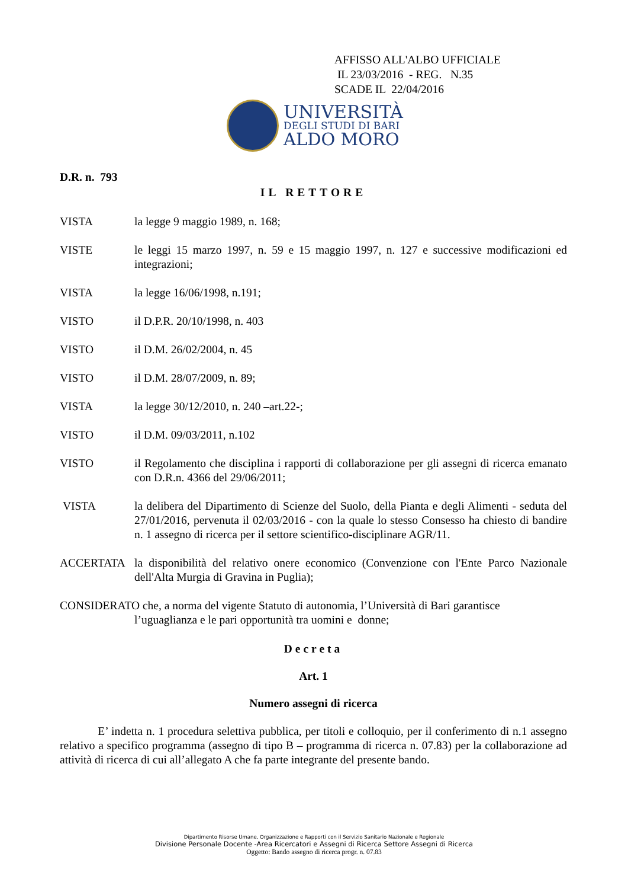AFFISSO ALL'ALBO UFFICIALE
IL 23/03/2016 - REG. N.35
SCADE IL 22/04/2016
UNIVERSITÀ
DEGLI STUDI DI BARI
ALDO MORO
D.R. n. 793
IL RETTORE
VISTA la legge 9 maggio 1989, n. 168;
VISTE le leggi 15 marzo 1997, n. 59 e 15 maggio 1997, n. 127 e successive modificazioni ed integrazioni;
VISTA la legge 16/06/1998, n.191;
VISTO il D.P.R. 20/10/1998, n. 403
VISTO il D.M. 26/02/2004, n. 45
VISTO il D.M. 28/07/2009, n. 89;
VISTA la legge 30/12/2010, n. 240 –art.22-;
VISTO il D.M. 09/03/2011, n.102
VISTO il Regolamento che disciplina i rapporti di collaborazione per gli assegni di ricerca emanato con D.R.n. 4366 del 29/06/2011;
VISTA la delibera del Dipartimento di Scienze del Suolo, della Pianta e degli Alimenti - seduta del 27/01/2016, pervenuta il 02/03/2016 - con la quale lo stesso Consesso ha chiesto di bandire n. 1 assegno di ricerca per il settore scientifico-disciplinare AGR/11.
ACCERTATA la disponibilità del relativo onere economico (Convenzione con l'Ente Parco Nazionale dell'Alta Murgia di Gravina in Puglia);
CONSIDERATO che, a norma del vigente Statuto di autonomia, l’Università di Bari garantisce
l’uguaglianza e le pari opportunità tra uomini e donne;
Decreta
Art. 1
Numero assegni di ricerca
E’ indetta n. 1 procedura selettiva pubblica, per titoli e colloquio, per il conferimento di n.1 assegno relativo a specifico programma (assegno di tipo B – programma di ricerca n. 07.83) per la collaborazione ad attività di ricerca di cui all’allegato A che fa parte integrante del presente bando.
Dipartimento Risorse Umane, Organizzazione e Rapporti con il Servizio Sanitario Nazionale e Regionale
Divisione Personale Docente -Area Ricercatori e Assegni di Ricerca Settore Assegni di Ricerca
Oggetto: Bando assegno di ricerca progr. n. 07.83